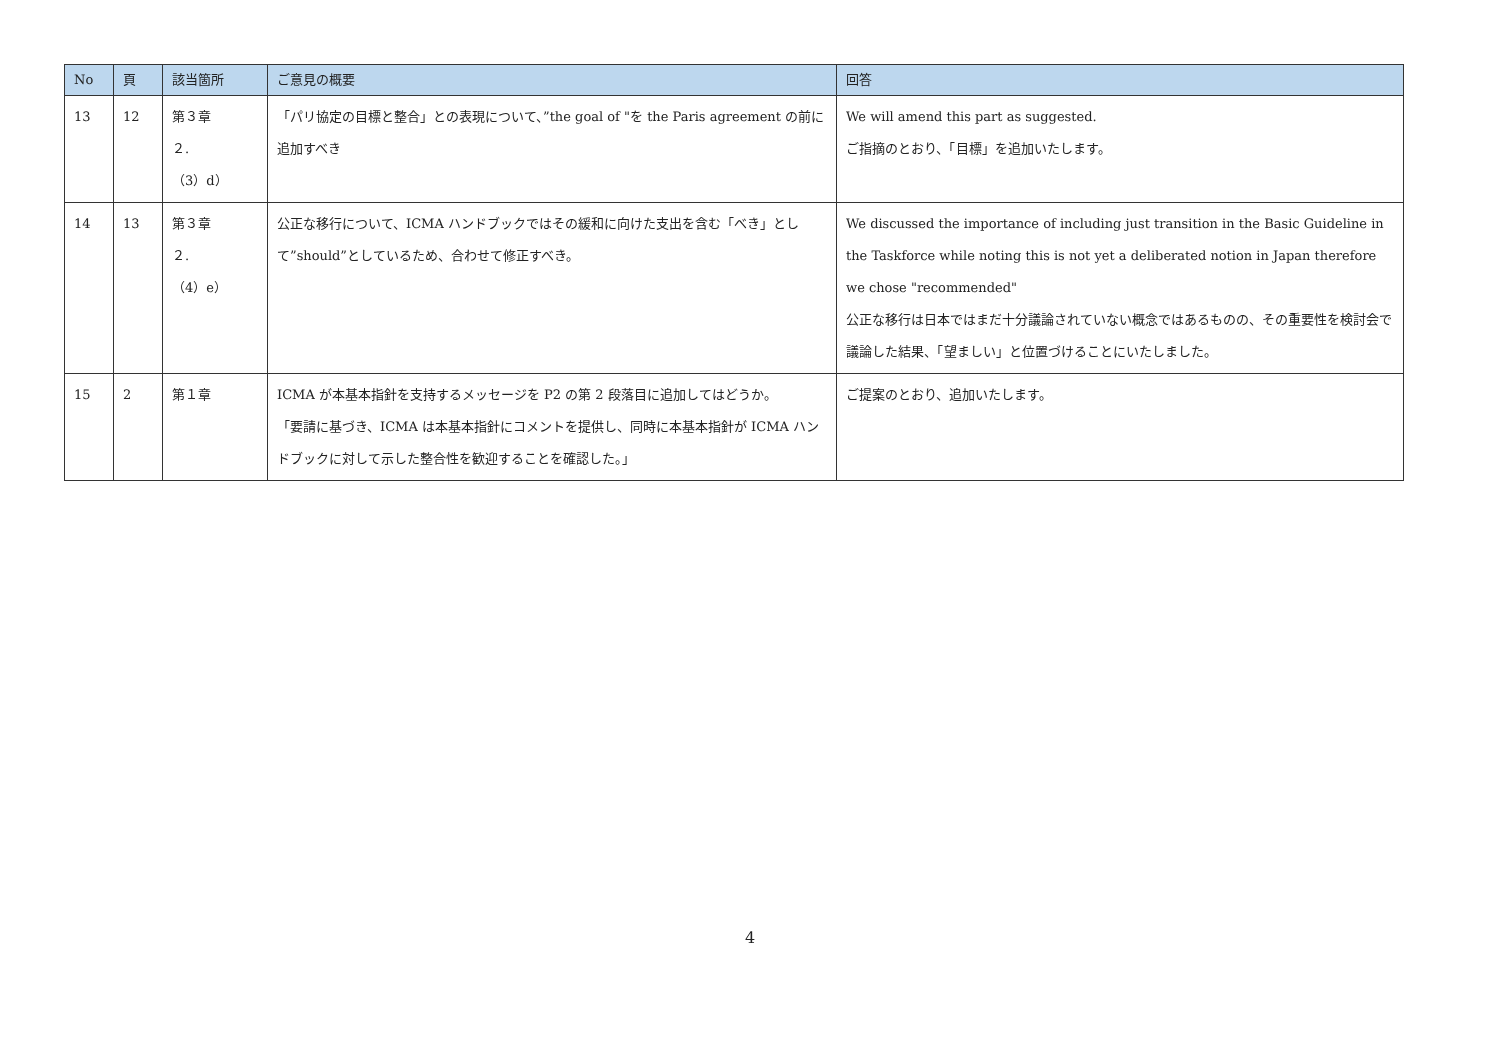| No | 頁 | 該当箇所 | ご意見の概要 | 回答 |
| --- | --- | --- | --- | --- |
| 13 | 12 | 第３章 ２. （3）d） | 「パリ協定の目標と整合」との表現について、”the goal of "を the Paris agreement の前に追加すべき | We will amend this part as suggested. ご指摘のとおり、「目標」を追加いたします。 |
| 14 | 13 | 第３章 ２. （4）e） | 公正な移行について、ICMA ハンドブックではその緩和に向けた支出を含む「べき」として”should”としているため、合わせて修正すべき。 | We discussed the importance of including just transition in the Basic Guideline in the Taskforce while noting this is not yet a deliberated notion in Japan therefore we chose "recommended" 公正な移行は日本ではまだ十分議論されていない概念ではあるものの、その重要性を検討会で議論した結果、「望ましい」と位置づけることにいたしました。 |
| 15 | 2 | 第１章 | ICMA が本基本指針を支持するメッセージを P2 の第 2 段落目に追加してはどうか。 「要請に基づき、ICMA は本基本指針にコメントを提供し、同時に本基本指針が ICMA ハンドブックに対して示した整合性を歓迎することを確認した。」 | ご提案のとおり、追加いたします。 |
4